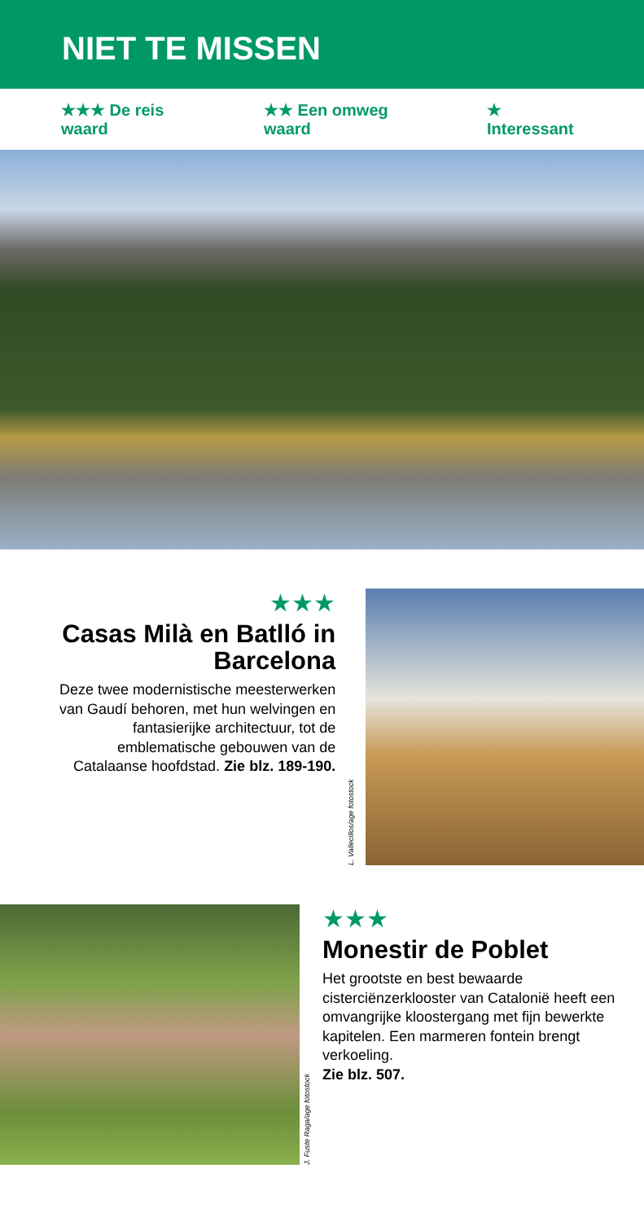NIET TE MISSEN
★★★ De reis waard ★★ Een omweg waard ★ Interessant
★★★
Casas Milà en Batlló in Barcelona
Deze twee modernistische meesterwerken van Gaudí behoren, met hun welvingen en fantasierijke architectuur, tot de emblematische gebouwen van de Catalaanse hoofdstad. Zie blz. 189-190.
L. Vallecillos/age fotostock
J. Fuste Raga/age fotostock
★★★
Monestir de Poblet
Het grootste en best bewaarde cisterciënzerklooster van Catalonië heeft een omvangrijke kloostergang met fijn bewerkte kapitelen. Een marmeren fontein brengt verkoeling.
Zie blz. 507.